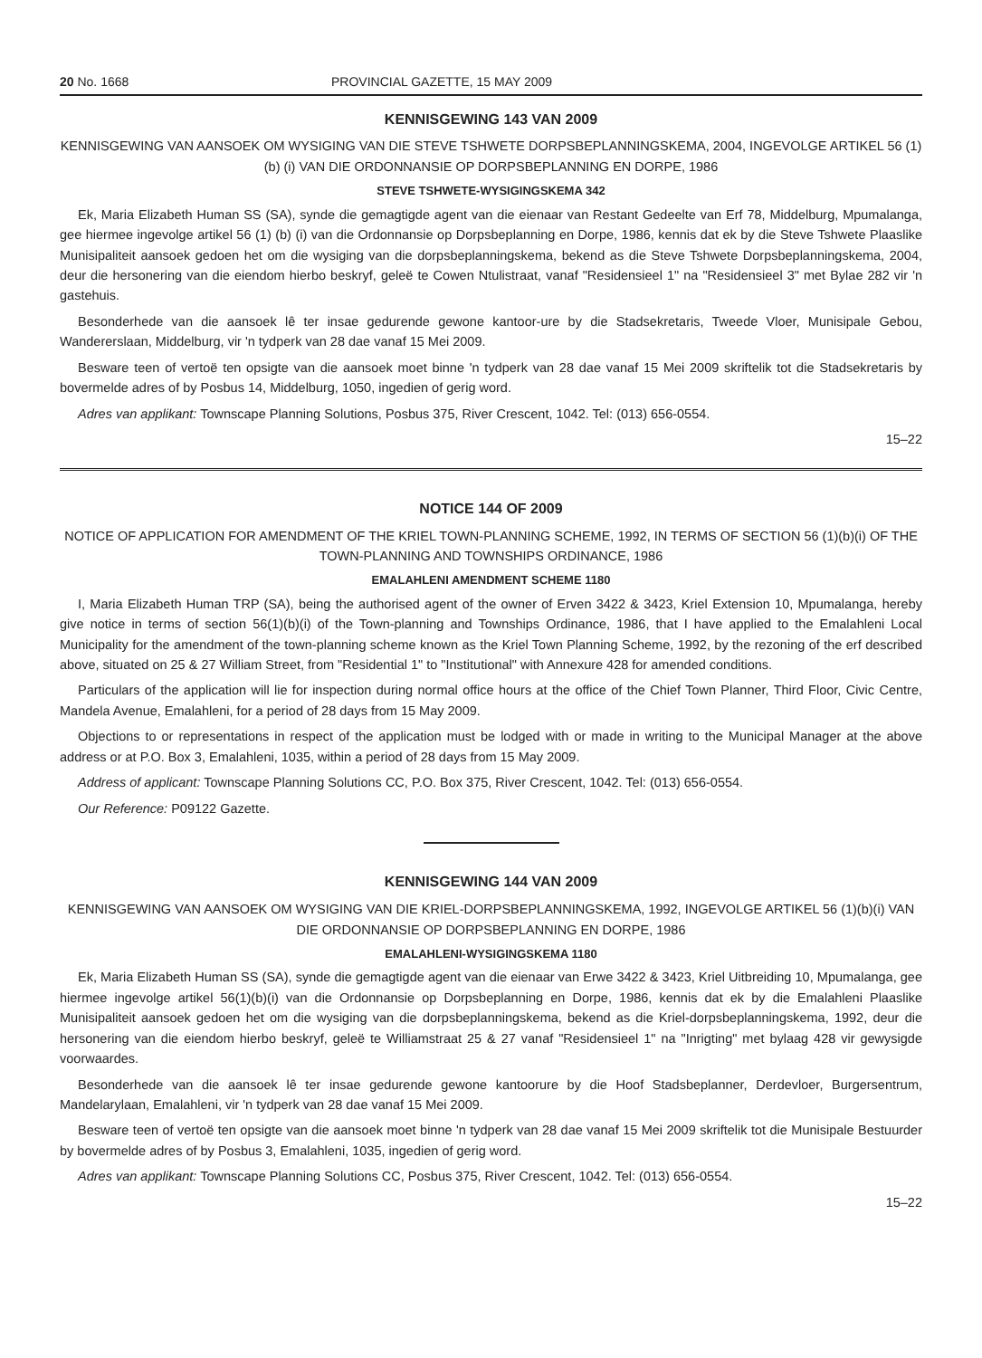20 No. 1668 PROVINCIAL GAZETTE, 15 MAY 2009
KENNISGEWING 143 VAN 2009
KENNISGEWING VAN AANSOEK OM WYSIGING VAN DIE STEVE TSHWETE DORPSBEPLANNINGSKEMA, 2004, INGEVOLGE ARTIKEL 56 (1) (b) (i) VAN DIE ORDONNANSIE OP DORPSBEPLANNING EN DORPE, 1986
STEVE TSHWETE-WYSIGINGSKEMA 342
Ek, Maria Elizabeth Human SS (SA), synde die gemagtigde agent van die eienaar van Restant Gedeelte van Erf 78, Middelburg, Mpumalanga, gee hiermee ingevolge artikel 56 (1) (b) (i) van die Ordonnansie op Dorpsbeplanning en Dorpe, 1986, kennis dat ek by die Steve Tshwete Plaaslike Munisipaliteit aansoek gedoen het om die wysiging van die dorpsbeplanningskema, bekend as die Steve Tshwete Dorpsbeplanningskema, 2004, deur die hersonering van die eiendom hierbo beskryf, geleë te Cowen Ntulistraat, vanaf "Residensieel 1" na "Residensieel 3" met Bylae 282 vir 'n gastehuis.
Besonderhede van die aansoek lê ter insae gedurende gewone kantoor-ure by die Stadsekretaris, Tweede Vloer, Munisipale Gebou, Wandererslaan, Middelburg, vir 'n tydperk van 28 dae vanaf 15 Mei 2009.
Besware teen of vertoë ten opsigte van die aansoek moet binne 'n tydperk van 28 dae vanaf 15 Mei 2009 skriftelik tot die Stadsekretaris by bovermelde adres of by Posbus 14, Middelburg, 1050, ingedien of gerig word.
Adres van applikant: Townscape Planning Solutions, Posbus 375, River Crescent, 1042. Tel: (013) 656-0554.
15–22
NOTICE 144 OF 2009
NOTICE OF APPLICATION FOR AMENDMENT OF THE KRIEL TOWN-PLANNING SCHEME, 1992, IN TERMS OF SECTION 56 (1)(b)(i) OF THE TOWN-PLANNING AND TOWNSHIPS ORDINANCE, 1986
EMALAHLENI AMENDMENT SCHEME 1180
I, Maria Elizabeth Human TRP (SA), being the authorised agent of the owner of Erven 3422 & 3423, Kriel Extension 10, Mpumalanga, hereby give notice in terms of section 56(1)(b)(i) of the Town-planning and Townships Ordinance, 1986, that I have applied to the Emalahleni Local Municipality for the amendment of the town-planning scheme known as the Kriel Town Planning Scheme, 1992, by the rezoning of the erf described above, situated on 25 & 27 William Street, from "Residential 1" to "Institutional" with Annexure 428 for amended conditions.
Particulars of the application will lie for inspection during normal office hours at the office of the Chief Town Planner, Third Floor, Civic Centre, Mandela Avenue, Emalahleni, for a period of 28 days from 15 May 2009.
Objections to or representations in respect of the application must be lodged with or made in writing to the Municipal Manager at the above address or at P.O. Box 3, Emalahleni, 1035, within a period of 28 days from 15 May 2009.
Address of applicant: Townscape Planning Solutions CC, P.O. Box 375, River Crescent, 1042. Tel: (013) 656-0554.
Our Reference: P09122 Gazette.
KENNISGEWING 144 VAN 2009
KENNISGEWING VAN AANSOEK OM WYSIGING VAN DIE KRIEL-DORPSBEPLANNINGSKEMA, 1992, INGEVOLGE ARTIKEL 56 (1)(b)(i) VAN DIE ORDONNANSIE OP DORPSBEPLANNING EN DORPE, 1986
EMALAHLENI-WYSIGINGSKEMA 1180
Ek, Maria Elizabeth Human SS (SA), synde die gemagtigde agent van die eienaar van Erwe 3422 & 3423, Kriel Uitbreiding 10, Mpumalanga, gee hiermee ingevolge artikel 56(1)(b)(i) van die Ordonnansie op Dorpsbeplanning en Dorpe, 1986, kennis dat ek by die Emalahleni Plaaslike Munisipaliteit aansoek gedoen het om die wysiging van die dorpsbeplanningskema, bekend as die Kriel-dorpsbeplanningskema, 1992, deur die hersonering van die eiendom hierbo beskryf, geleë te Williamstraat 25 & 27 vanaf "Residensieel 1" na "Inrigting" met bylaag 428 vir gewysigde voorwaardes.
Besonderhede van die aansoek lê ter insae gedurende gewone kantoorure by die Hoof Stadsbeplanner, Derdevloer, Burgersentrum, Mandelarylaan, Emalahleni, vir 'n tydperk van 28 dae vanaf 15 Mei 2009.
Besware teen of vertoë ten opsigte van die aansoek moet binne 'n tydperk van 28 dae vanaf 15 Mei 2009 skriftelik tot die Munisipale Bestuurder by bovermelde adres of by Posbus 3, Emalahleni, 1035, ingedien of gerig word.
Adres van applikant: Townscape Planning Solutions CC, Posbus 375, River Crescent, 1042. Tel: (013) 656-0554.
15–22